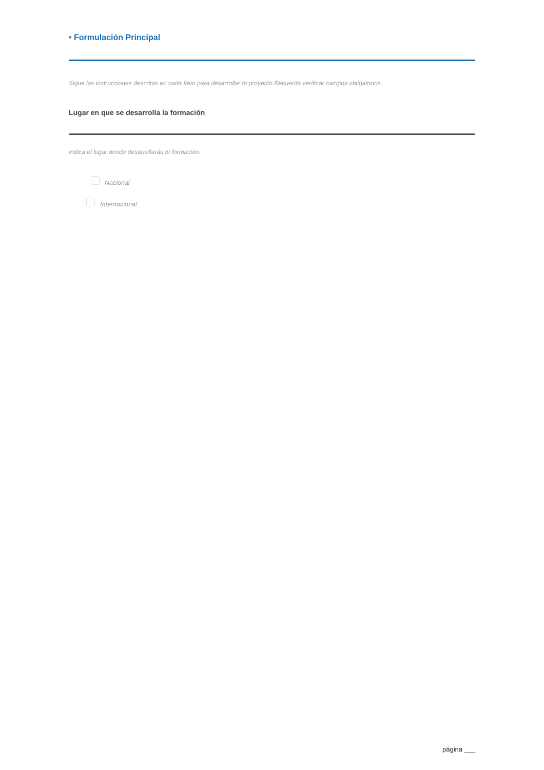• Formulación Principal
Sigue las instrucciones descritas en cada ítem para desarrollar tu proyecto.Recuerda verificar campos obligatorios.
Lugar en que se desarrolla la formación
Indica el lugar donde desarrollarás tu formación.
Nacional
Internacional
página ___